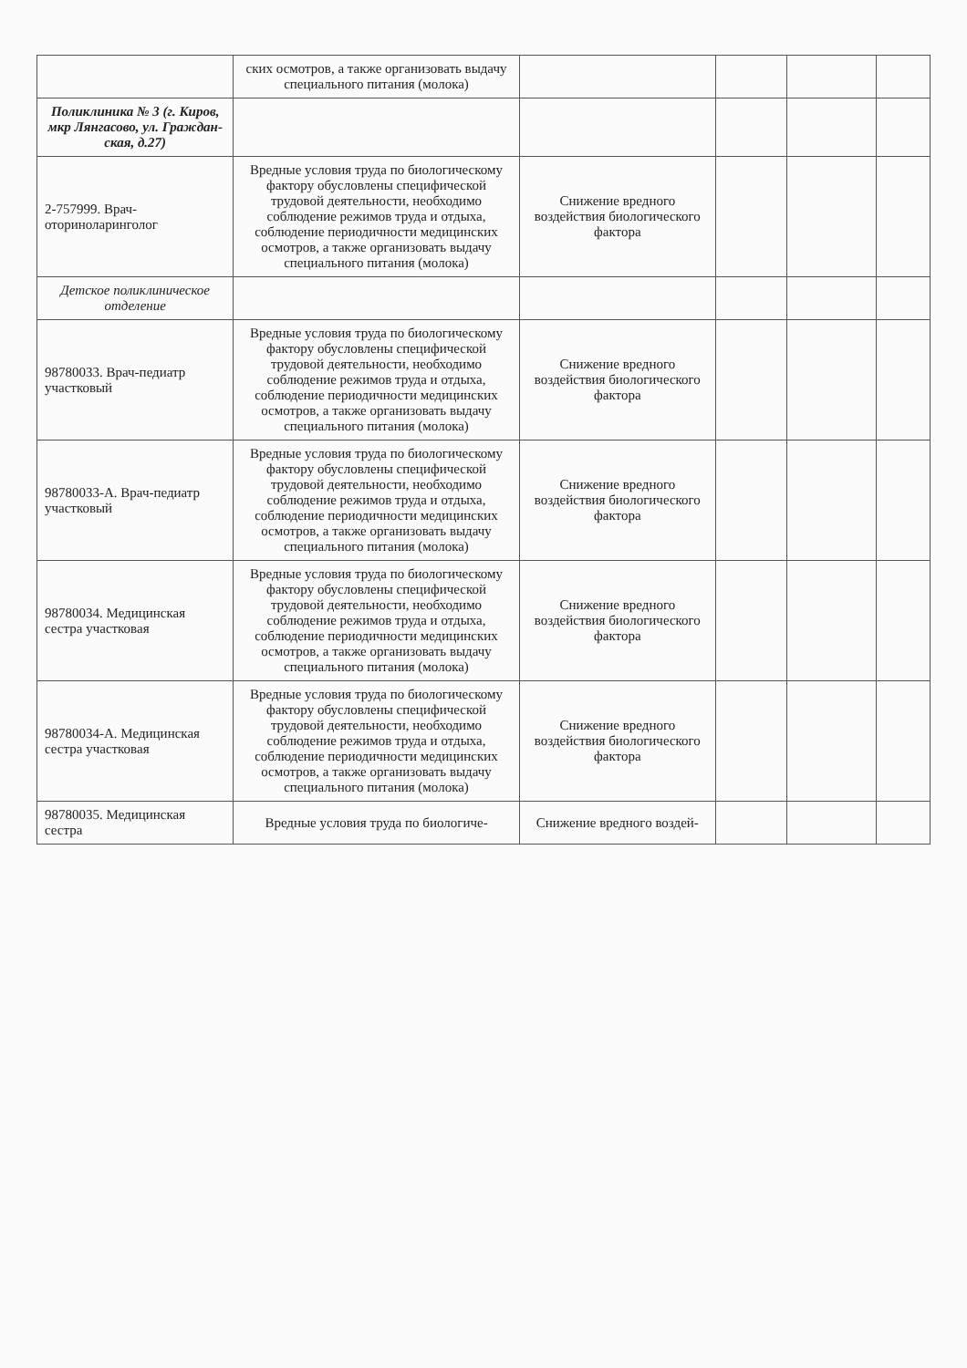| | ских осмотров, а также организовать выдачу специального питания (молока) | | | | |
| Поликлиника № 3 (г. Киров, мкр Лянгасово, ул. Граждан-ская, д.27) | | | | | |
| 2-757999. Врач-оториноларинголог | Вредные условия труда по биологическому фактору обусловлены специфической трудовой деятельности, необходимо соблюдение режимов труда и отдыха, соблюдение периодичности медицинских осмотров, а также организовать выдачу специального питания (молока) | Снижение вредного воздействия биологического фактора | | | |
| Детское поликлиническое отделение | | | | | |
| 98780033. Врач-педиатр участковый | Вредные условия труда по биологическому фактору обусловлены специфической трудовой деятельности, необходимо соблюдение режимов труда и отдыха, соблюдение периодичности медицинских осмотров, а также организовать выдачу специального питания (молока) | Снижение вредного воздействия биологического фактора | | | |
| 98780033-А. Врач-педиатр участковый | Вредные условия труда по биологическому фактору обусловлены специфической трудовой деятельности, необходимо соблюдение режимов труда и отдыха, соблюдение периодичности медицинских осмотров, а также организовать выдачу специального питания (молока) | Снижение вредного воздействия биологического фактора | | | |
| 98780034. Медицинская сестра участковая | Вредные условия труда по биологическому фактору обусловлены специфической трудовой деятельности, необходимо соблюдение режимов труда и отдыха, соблюдение периодичности медицинских осмотров, а также организовать выдачу специального питания (молока) | Снижение вредного воздействия биологического фактора | | | |
| 98780034-А. Медицинская сестра участковая | Вредные условия труда по биологическому фактору обусловлены специфической трудовой деятельности, необходимо соблюдение режимов труда и отдыха, соблюдение периодичности медицинских осмотров, а также организовать выдачу специального питания (молока) | Снижение вредного воздействия биологического фактора | | | |
| 98780035. Медицинская сестра | Вредные условия труда по биологиче- | Снижение вредного воздей- | | | |